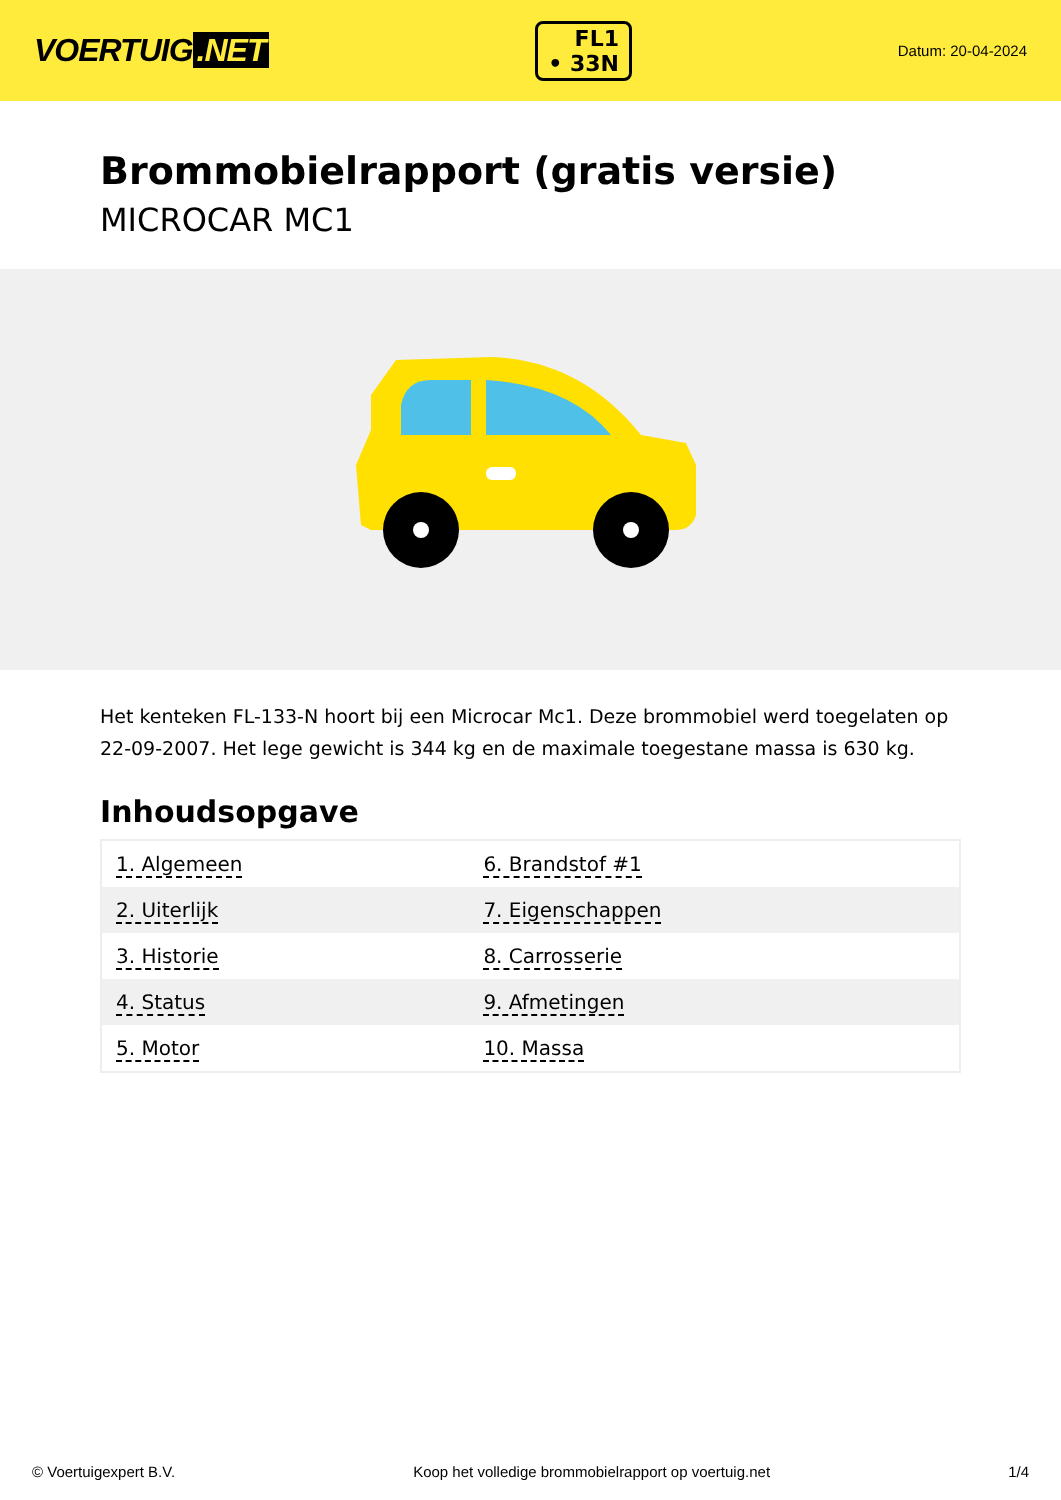VOERTUIG.NET
FL1
• 33N
Datum: 20-04-2024
Brommobielrapport (gratis versie)
MICROCAR MC1
Het kenteken FL-133-N hoort bij een Microcar Mc1. Deze brommobiel werd toegelaten op 22-09-2007. Het lege gewicht is 344 kg en de maximale toegestane massa is 630 kg.
Inhoudsopgave
| 1. Algemeen | 6. Brandstof #1 |
| 2. Uiterlijk | 7. Eigenschappen |
| 3. Historie | 8. Carrosserie |
| 4. Status | 9. Afmetingen |
| 5. Motor | 10. Massa |
© Voertuigexpert B.V. Koop het volledige brommobielrapport op voertuig.net 1/4